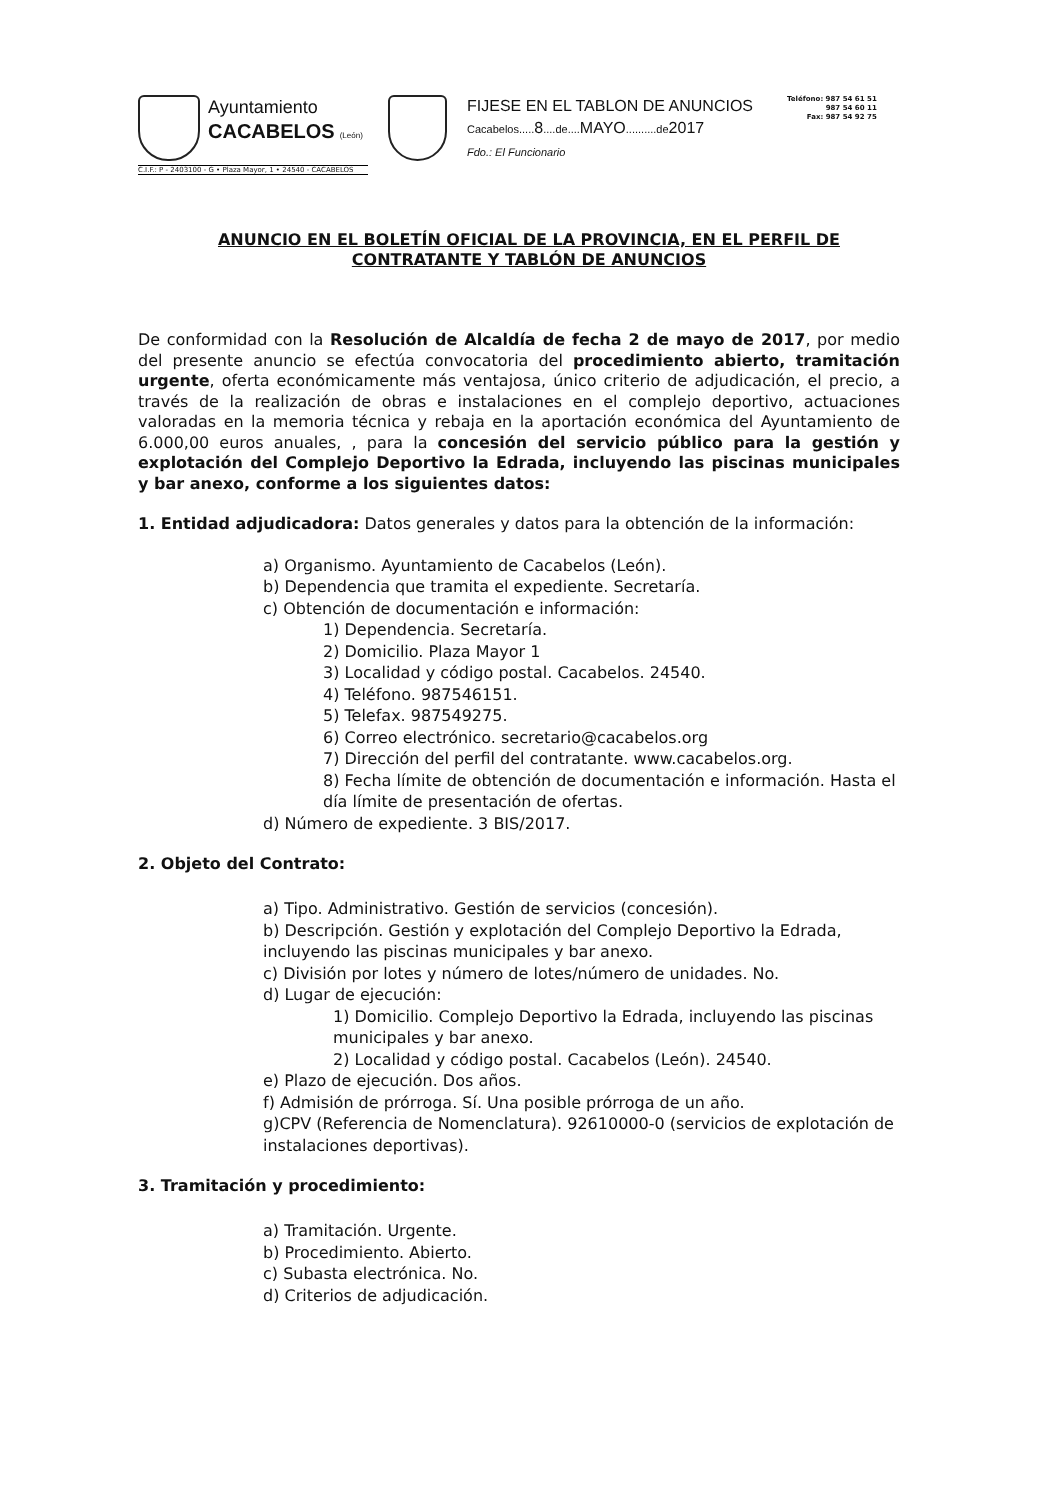Ayuntamiento
CACABELOS (León)
C.I.F.: P - 2403100 - G • Plaza Mayor, 1 • 24540 - CACABELOS
FIJESE EN EL TABLON DE ANUNCIOS
Cacabelos..... 8....de.... MAYO..........de2017
Fdo.: El Funcionario
Teléfono: 987 54 61 51
987 54 60 11
Fax: 987 54 92 75
ANUNCIO EN EL BOLETÍN OFICIAL DE LA PROVINCIA, EN EL PERFIL DE CONTRATANTE Y TABLÓN DE ANUNCIOS
De conformidad con la Resolución de Alcaldía de fecha 2 de mayo de 2017, por medio del presente anuncio se efectúa convocatoria del procedimiento abierto, tramitación urgente, oferta económicamente más ventajosa, único criterio de adjudicación, el precio, a través de la realización de obras e instalaciones en el complejo deportivo, actuaciones valoradas en la memoria técnica y rebaja en la aportación económica del Ayuntamiento de 6.000,00 euros anuales, , para la concesión del servicio público para la gestión y explotación del Complejo Deportivo la Edrada, incluyendo las piscinas municipales y bar anexo, conforme a los siguientes datos:
1. Entidad adjudicadora: Datos generales y datos para la obtención de la información:
a) Organismo. Ayuntamiento de Cacabelos (León).
b) Dependencia que tramita el expediente. Secretaría.
c) Obtención de documentación e información:
1) Dependencia. Secretaría.
2) Domicilio. Plaza Mayor 1
3) Localidad y código postal. Cacabelos. 24540.
4) Teléfono. 987546151.
5) Telefax. 987549275.
6) Correo electrónico. secretario@cacabelos.org
7) Dirección del perfil del contratante. www.cacabelos.org.
8) Fecha límite de obtención de documentación e información. Hasta el día límite de presentación de ofertas.
d) Número de expediente. 3 BIS/2017.
2. Objeto del Contrato:
a) Tipo. Administrativo. Gestión de servicios (concesión).
b) Descripción. Gestión y explotación del Complejo Deportivo la Edrada, incluyendo las piscinas municipales y bar anexo.
c) División por lotes y número de lotes/número de unidades. No.
d) Lugar de ejecución:
1) Domicilio. Complejo Deportivo la Edrada, incluyendo las piscinas municipales y bar anexo.
2) Localidad y código postal. Cacabelos (León). 24540.
e) Plazo de ejecución. Dos años.
f) Admisión de prórroga. Sí. Una posible prórroga de un año.
g)CPV (Referencia de Nomenclatura). 92610000-0 (servicios de explotación de instalaciones deportivas).
3. Tramitación y procedimiento:
a) Tramitación. Urgente.
b) Procedimiento. Abierto.
c) Subasta electrónica. No.
d) Criterios de adjudicación.